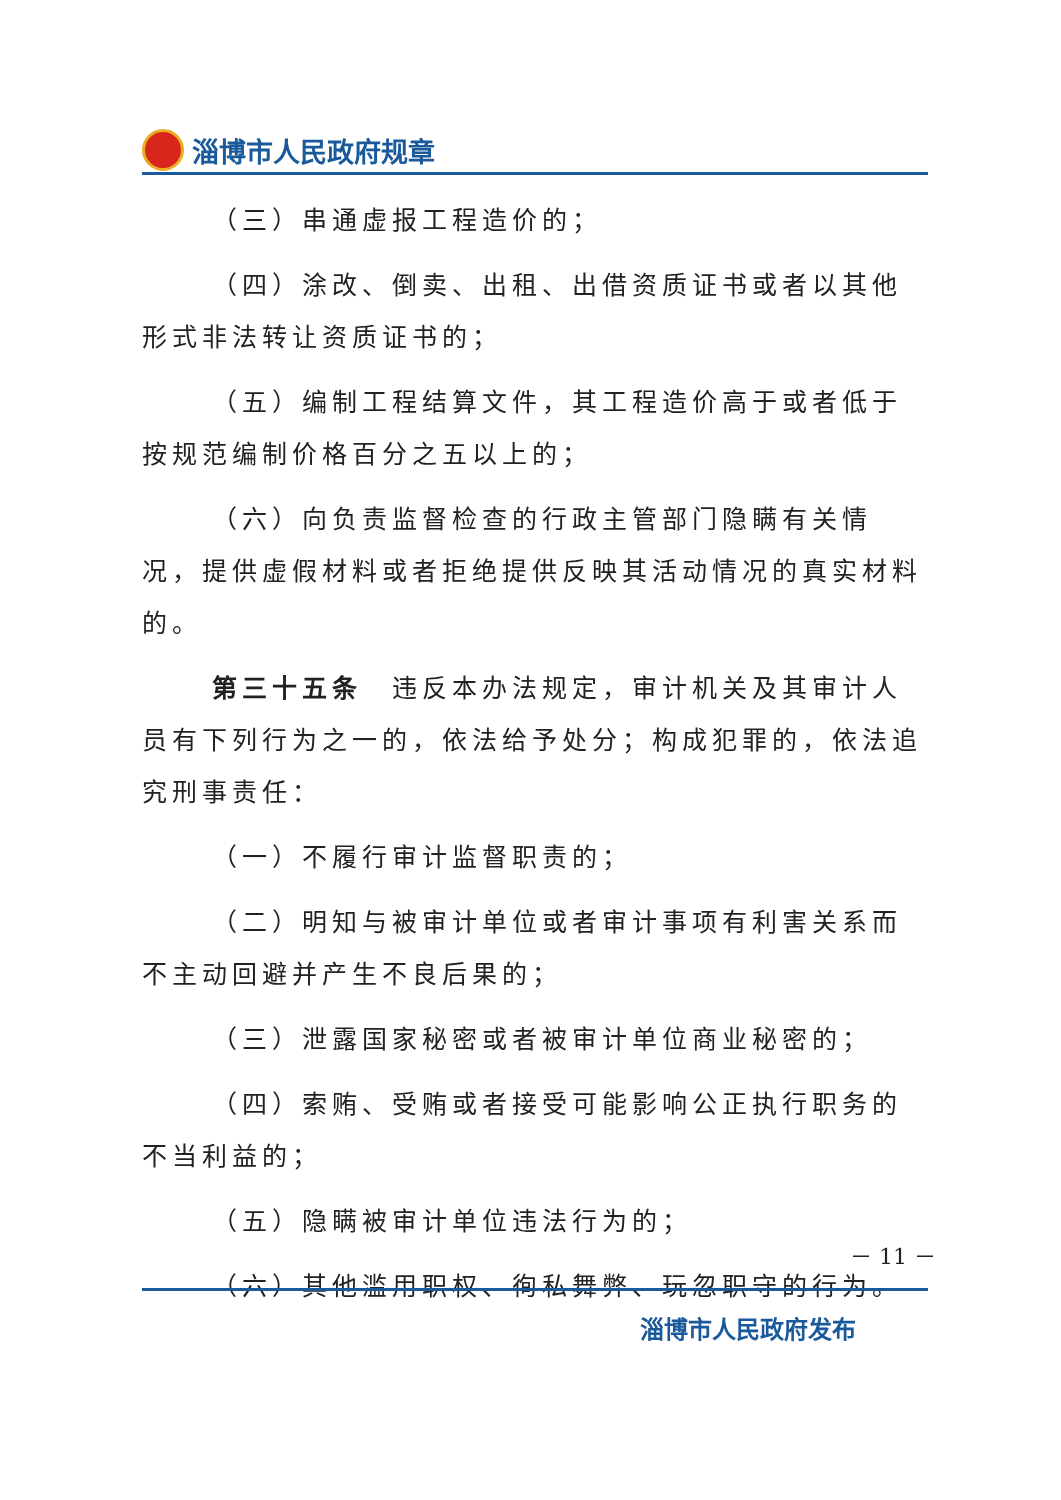淄博市人民政府规章
（三）串通虚报工程造价的；
（四）涂改、倒卖、出租、出借资质证书或者以其他形式非法转让资质证书的；
（五）编制工程结算文件，其工程造价高于或者低于按规范编制价格百分之五以上的；
（六）向负责监督检查的行政主管部门隐瞒有关情况，提供虚假材料或者拒绝提供反映其活动情况的真实材料的。
第三十五条　违反本办法规定，审计机关及其审计人员有下列行为之一的，依法给予处分；构成犯罪的，依法追究刑事责任：
（一）不履行审计监督职责的；
（二）明知与被审计单位或者审计事项有利害关系而不主动回避并产生不良后果的；
（三）泄露国家秘密或者被审计单位商业秘密的；
（四）索贿、受贿或者接受可能影响公正执行职务的不当利益的；
（五）隐瞒被审计单位违法行为的；
（六）其他滥用职权、徇私舞弊、玩忽职守的行为。
－ 11 －
淄博市人民政府发布